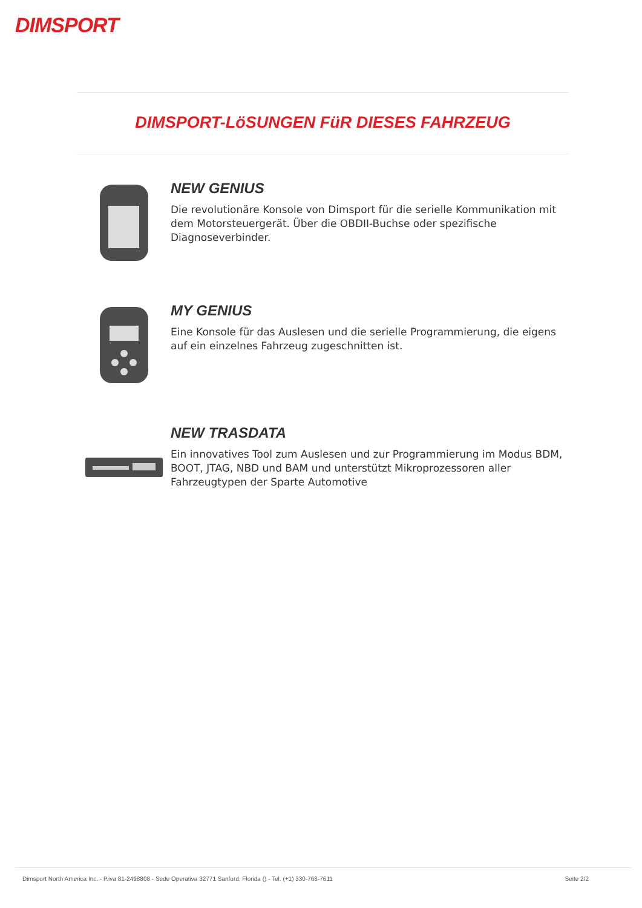DIMSPORT
DIMSPORT-LöSUNGEN FüR DIESES FAHRZEUG
NEW GENIUS
Die revolutionäre Konsole von Dimsport für die serielle Kommunikation mit dem Motorsteuergerät. Über die OBDII-Buchse oder spezifische Diagnoseverbinder.
MY GENIUS
Eine Konsole für das Auslesen und die serielle Programmierung, die eigens auf ein einzelnes Fahrzeug zugeschnitten ist.
NEW TRASDATA
Ein innovatives Tool zum Auslesen und zur Programmierung im Modus BDM, BOOT, JTAG, NBD und BAM und unterstützt Mikroprozessoren aller Fahrzeugtypen der Sparte Automotive
Dimsport North America Inc. - P.iva 81-2498808 - Sede Operativa 32771 Sanford, Florida () - Tel. (+1) 330-768-7611 Seite 2/2